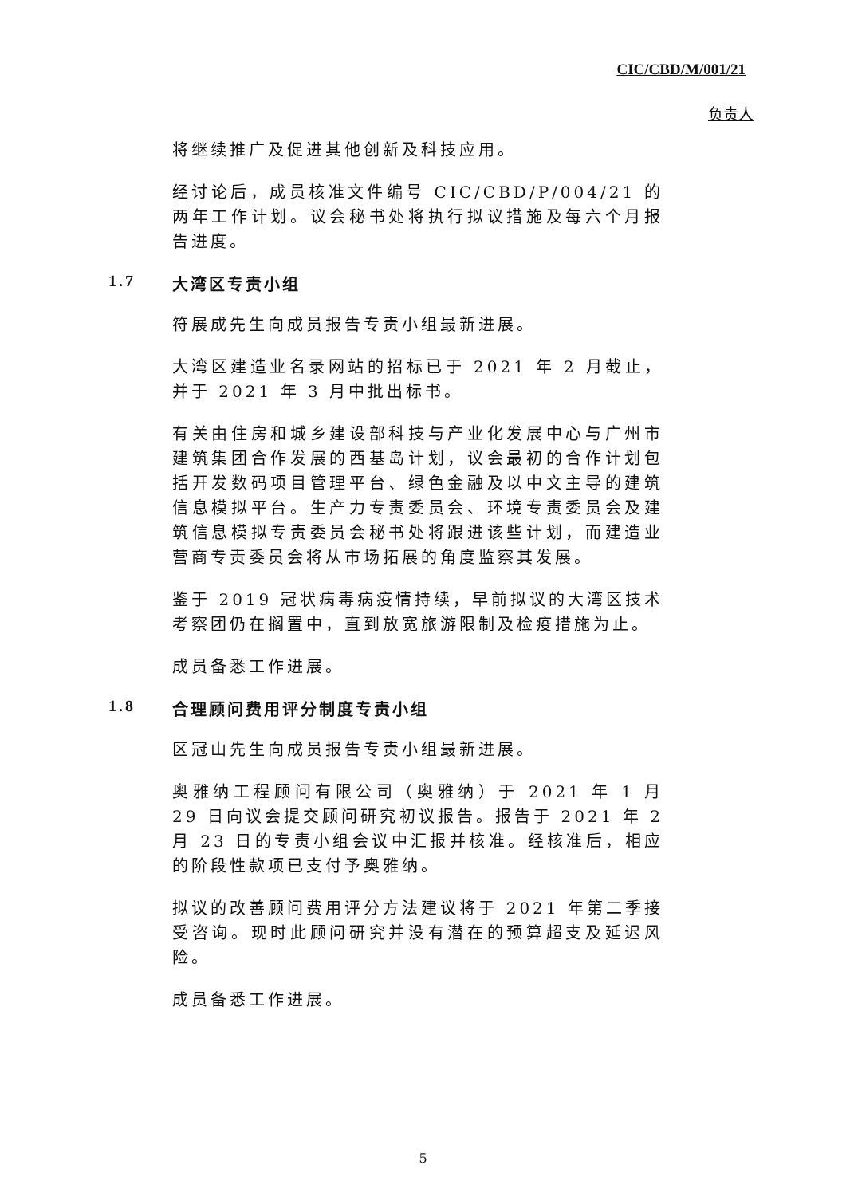CIC/CBD/M/001/21
负责人
将继续推广及促进其他创新及科技应用。
经讨论后，成员核准文件编号 CIC/CBD/P/004/21 的两年工作计划。议会秘书处将执行拟议措施及每六个月报告进度。
1.7 大湾区专责小组
符展成先生向成员报告专责小组最新进展。
大湾区建造业名录网站的招标已于 2021 年 2 月截止，并于 2021 年 3 月中批出标书。
有关由住房和城乡建设部科技与产业化发展中心与广州市建筑集团合作发展的西基岛计划，议会最初的合作计划包括开发数码项目管理平台、绿色金融及以中文主导的建筑信息模拟平台。生产力专责委员会、环境专责委员会及建筑信息模拟专责委员会秘书处将跟进该些计划，而建造业营商专责委员会将从市场拓展的角度监察其发展。
鉴于 2019 冠状病毒病疫情持续，早前拟议的大湾区技术考察团仍在搁置中，直到放宽旅游限制及检疫措施为止。
成员备悉工作进展。
1.8 合理顾问费用评分制度专责小组
区冠山先生向成员报告专责小组最新进展。
奥雅纳工程顾问有限公司（奥雅纳）于 2021 年 1 月 29 日向议会提交顾问研究初议报告。报告于 2021 年 2 月 23 日的专责小组会议中汇报并核准。经核准后，相应的阶段性款项已支付予奥雅纳。
拟议的改善顾问费用评分方法建议将于 2021 年第二季接受咨询。现时此顾问研究并没有潜在的预算超支及延迟风险。
成员备悉工作进展。
5